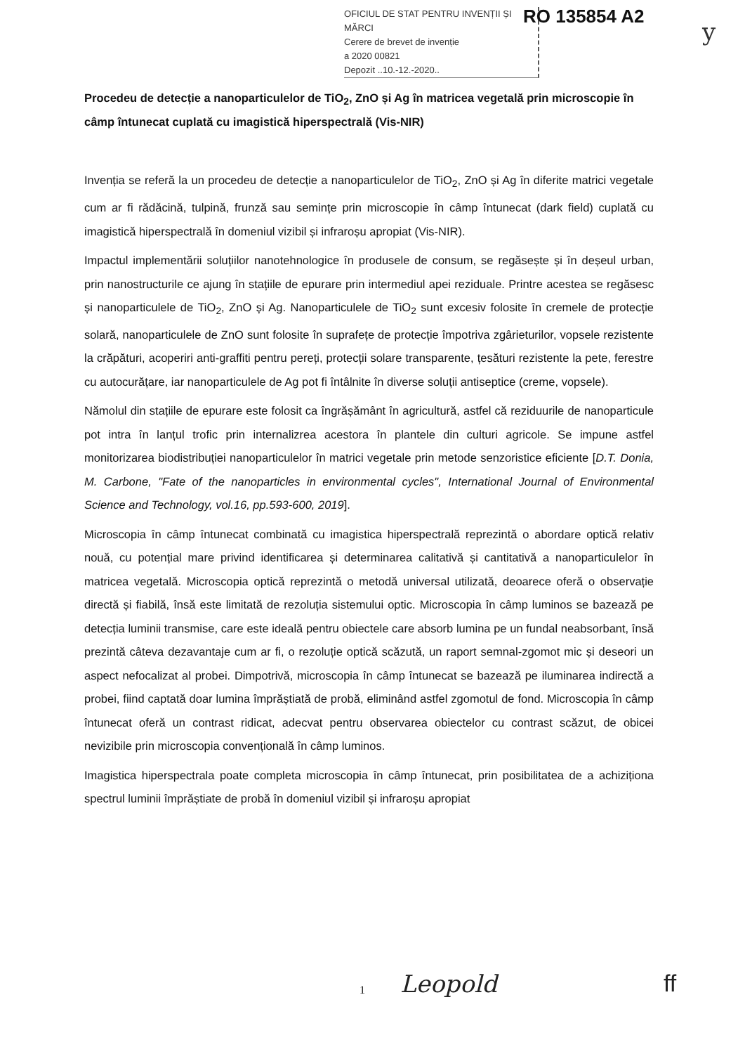OFICIUL DE STAT PENTRU INVENȚII ȘI MĂRCI
Cerere de brevet de invenție
a 2020 00821
Depozit ..10.-12.-2020..
RO 135854 A2
y
Procedeu de detecție a nanoparticulelor de TiO<sub>2</sub>, ZnO și Ag în matricea vegetală prin microscopie în câmp întunecat cuplată cu imagistică hiperspectrală (Vis-NIR)
Invenția se referă la un procedeu de detecție a nanoparticulelor de TiO<sub>2</sub>, ZnO și Ag în diferite matrici vegetale cum ar fi rădăcină, tulpină, frunză sau semințe prin microscopie în câmp întunecat (dark field) cuplată cu imagistică hiperspectrală în domeniul vizibil și infraroșu apropiat (Vis-NIR).
Impactul implementării soluțiilor nanotehnologice în produsele de consum, se regăsește și în deșeul urban, prin nanostructurile ce ajung în stațiile de epurare prin intermediul apei reziduale. Printre acestea se regăsesc și nanoparticulele de TiO<sub>2</sub>, ZnO și Ag. Nanoparticulele de TiO<sub>2</sub> sunt excesiv folosite în cremele de protecție solară, nanoparticulele de ZnO sunt folosite în suprafețe de protecție împotriva zgârieturilor, vopsele rezistente la crăpături, acoperiri anti-graffiti pentru pereți, protecții solare transparente, țesături rezistente la pete, ferestre cu autocurățare, iar nanoparticulele de Ag pot fi întâlnite în diverse soluții antiseptice (creme, vopsele).
Nămolul din stațiile de epurare este folosit ca îngrășământ în agricultură, astfel că reziduurile de nanoparticule pot intra în lanțul trofic prin internalizrea acestora în plantele din culturi agricole. Se impune astfel monitorizarea biodistribuției nanoparticulelor în matrici vegetale prin metode senzoristice eficiente [D.T. Donia, M. Carbone, "Fate of the nanoparticles in environmental cycles", International Journal of Environmental Science and Technology, vol.16, pp.593-600, 2019].
Microscopia în câmp întunecat combinată cu imagistica hiperspectrală reprezintă o abordare optică relativ nouă, cu potențial mare privind identificarea și determinarea calitativă și cantitativă a nanoparticulelor în matricea vegetală. Microscopia optică reprezintă o metodă universal utilizată, deoarece oferă o observație directă și fiabilă, însă este limitată de rezoluția sistemului optic. Microscopia în câmp luminos se bazează pe detecția luminii transmise, care este ideală pentru obiectele care absorb lumina pe un fundal neabsorbant, însă prezintă câteva dezavantaje cum ar fi, o rezoluție optică scăzută, un raport semnal-zgomot mic și deseori un aspect nefocalizat al probei. Dimpotrivă, microscopia în câmp întunecat se bazează pe iluminarea indirectă a probei, fiind captată doar lumina împrăștiată de probă, eliminând astfel zgomotul de fond. Microscopia în câmp întunecat oferă un contrast ridicat, adecvat pentru observarea obiectelor cu contrast scăzut, de obicei nevizibile prin microscopia convențională în câmp luminos.
Imagistica hiperspectrala poate completa microscopia în câmp întunecat, prin posibilitatea de a achiziționa spectrul luminii împrăștiate de probă în domeniul vizibil și infraroșu apropiat
1 Leopold ff